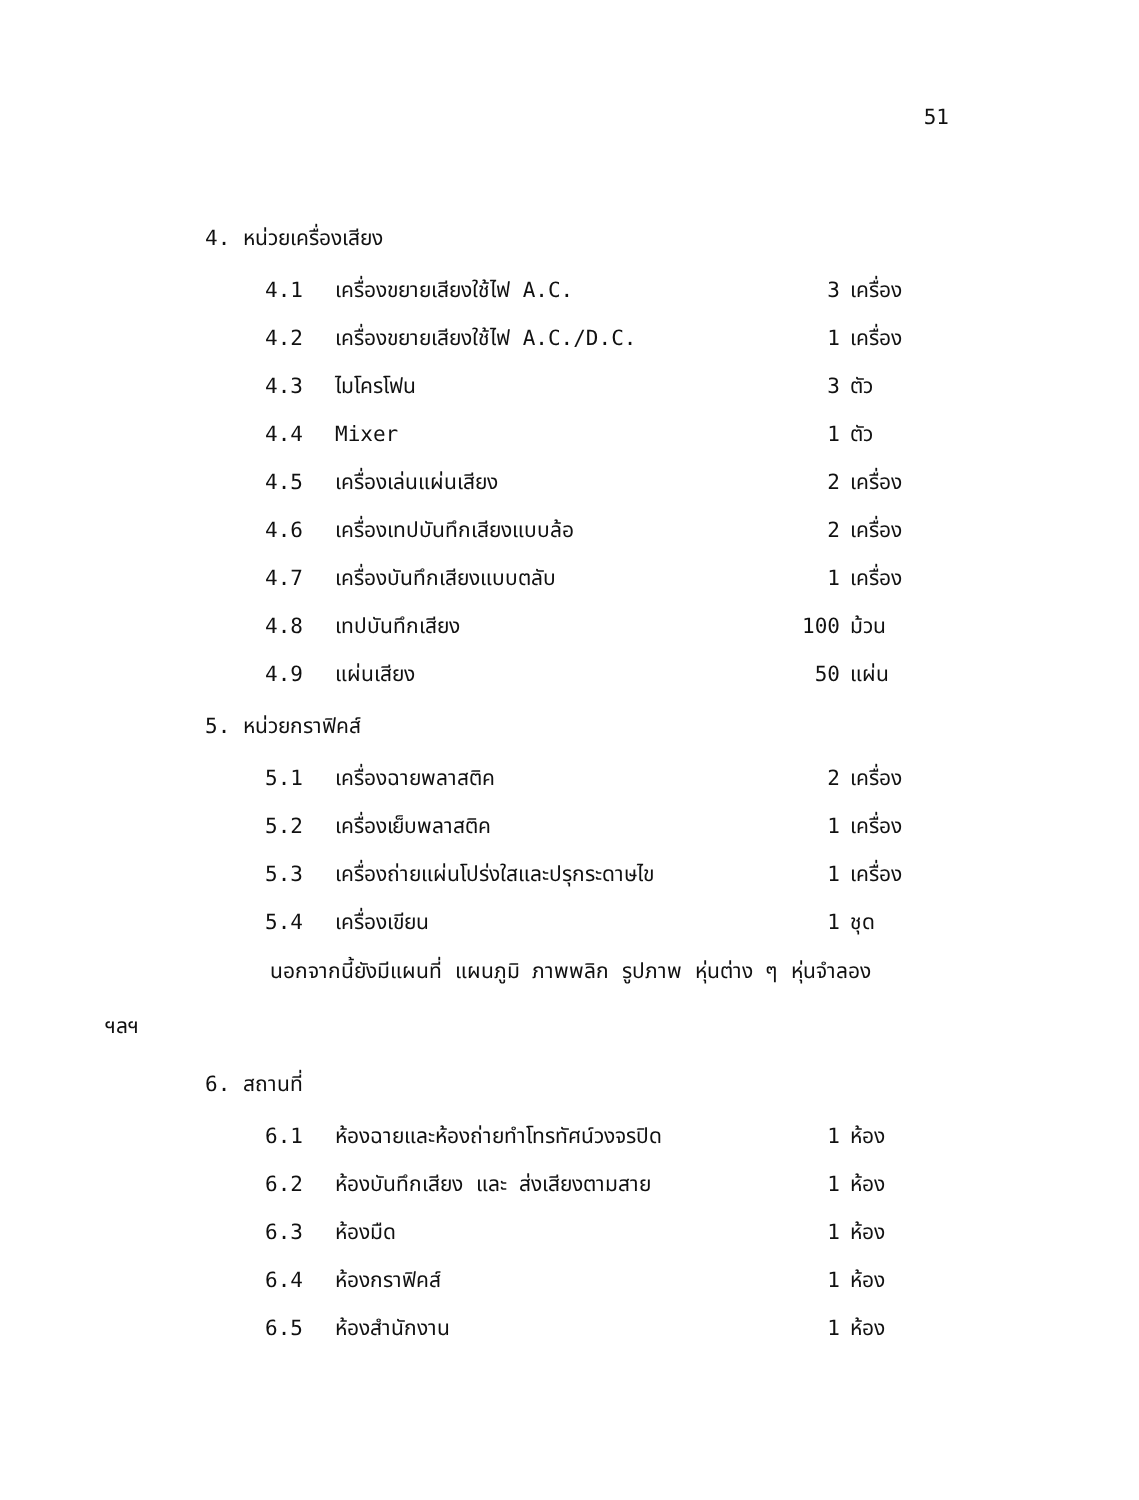51
4. หน่วยเครื่องเสียง
4.1 เครื่องขยายเสียงใช้ไฟ A.C. 3 เครื่อง
4.2 เครื่องขยายเสียงใช้ไฟ A.C./D.C. 1 เครื่อง
4.3 ไมโครโฟน 3 ตัว
4.4 Mixer 1 ตัว
4.5 เครื่องเล่นแผ่นเสียง 2 เครื่อง
4.6 เครื่องเทปบันทึกเสียงแบบล้อ 2 เครื่อง
4.7 เครื่องบันทึกเสียงแบบตลับ 1 เครื่อง
4.8 เทปบันทึกเสียง 100 ม้วน
4.9 แผ่นเสียง 50 แผ่น
5. หน่วยกราฟิคส์
5.1 เครื่องฉายพลาสติค 2 เครื่อง
5.2 เครื่องเย็บพลาสติค 1 เครื่อง
5.3 เครื่องถ่ายแผ่นโปร่งใสและปรุกระดาษไข 1 เครื่อง
5.4 เครื่องเขียน 1 ชุด
นอกจากนี้ยังมีแผนที่ แผนภูมิ ภาพพลิก รูปภาพ หุ่นต่าง ๆ หุ่นจำลอง
ฯลฯ
6. สถานที่
6.1 ห้องฉายและห้องถ่ายทำโทรทัศน์วงจรปิด 1 ห้อง
6.2 ห้องบันทึกเสียง และ ส่งเสียงตามสาย 1 ห้อง
6.3 ห้องมืด 1 ห้อง
6.4 ห้องกราฟิคส์ 1 ห้อง
6.5 ห้องสำนักงาน 1 ห้อง